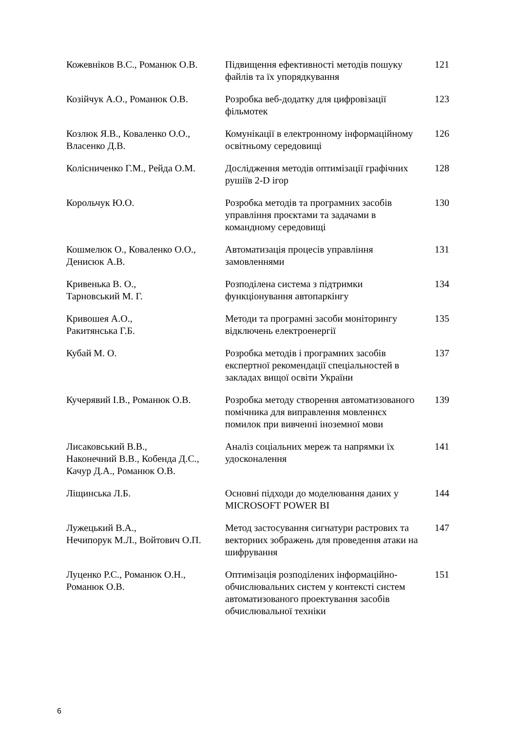| Кожевніков В.С., Романюк О.В. | Підвищення ефективності методів пошуку файлів та їх упорядкування | 121 |
| Козійчук А.О., Романюк О.В. | Розробка веб-додатку для цифровізації фільмотек | 123 |
| Козлюк Я.В., Коваленко О.О., Власенко Д.В. | Комунікації в електронному інформаційному освітньому середовищі | 126 |
| Колісниченко Г.М., Рейда О.М. | Дослідження методів оптимізації графічних рушіїв 2-D ігор | 128 |
| Корольчук Ю.О. | Розробка методів та програмних засобів управління проєктами та задачами в командному середовищі | 130 |
| Кошмелюк О., Коваленко О.О., Денисюк А.В. | Автоматизація процесів управління замовленнями | 131 |
| Кривенька В. О., Тарновський М. Г. | Розподілена система з підтримки функціонування автопаркінгу | 134 |
| Кривошея А.О., Ракитянська Г.Б. | Методи та програмні засоби моніторингу відключень електроенергії | 135 |
| Кубай М. О. | Розробка методів і програмних засобів експертної рекомендації спеціальностей в закладах вищої освіти України | 137 |
| Кучерявий І.В., Романюк О.В. | Розробка методу створення автоматизованого помічника для виправлення мовленнєх помилок при вивченні іноземної мови | 139 |
| Лисаковський В.В., Наконечний В.В., Кобенда Д.С., Качур Д.А., Романюк О.В. | Аналіз соціальних мереж та напрямки їх удосконалення | 141 |
| Ліщинська Л.Б. | Основні підходи до моделювання даних у MICROSOFT POWER BI | 144 |
| Лужецький В.А., Нечипорук М.Л., Войтович О.П. | Метод застосування сигнатури растрових та векторних зображень для проведення атаки на шифрування | 147 |
| Луценко Р.С., Романюк О.Н., Романюк О.В. | Оптимізація розподілених інформаційно-обчислювальних систем у контексті систем автоматизованого проектування засобів обчислювальної техніки | 151 |
6